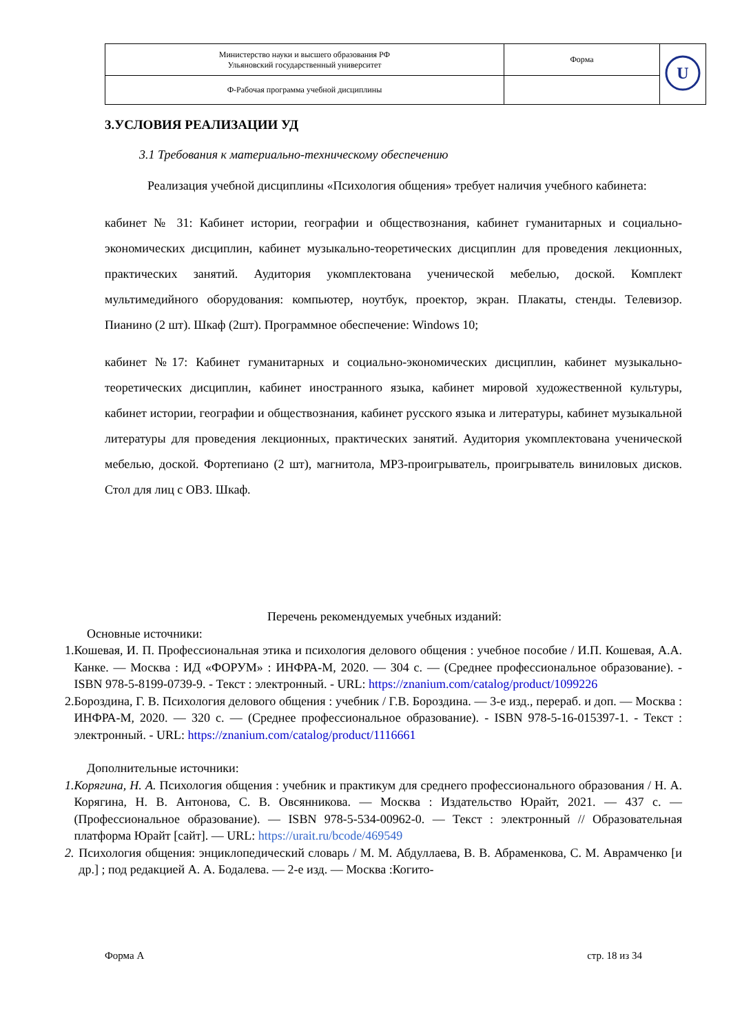| Министерство науки и высшего образования РФ Ульяновский государственный университет | Форма | U |
| Ф-Рабочая программа учебной дисциплины | | |
3.УСЛОВИЯ РЕАЛИЗАЦИИ УД
3.1 Требования к материально-техническому обеспечению
Реализация учебной дисциплины «Психология общения» требует наличия учебного кабинета:
кабинет № 31: Кабинет истории, географии и обществознания, кабинет гуманитарных и социально-экономических дисциплин, кабинет музыкально-теоретических дисциплин для проведения лекционных, практических занятий. Аудитория укомплектована ученической мебелью, доской. Комплект мультимедийного оборудования: компьютер, ноутбук, проектор, экран. Плакаты, стенды. Телевизор. Пианино (2 шт). Шкаф (2шт). Программное обеспечение: Windows 10;
кабинет №17: Кабинет гуманитарных и социально-экономических дисциплин, кабинет музыкально-теоретических дисциплин, кабинет иностранного языка, кабинет мировой художественной культуры, кабинет истории, географии и обществознания, кабинет русского языка и литературы, кабинет музыкальной литературы для проведения лекционных, практических занятий. Аудитория укомплектована ученической мебелью, доской. Фортепиано (2 шт), магнитола, MP3-проигрыватель, проигрыватель виниловых дисков. Стол для лиц с ОВЗ. Шкаф.
Перечень рекомендуемых учебных изданий:
Основные источники:
1. Кошевая, И. П. Профессиональная этика и психология делового общения : учебное пособие / И.П. Кошевая, А.А. Канке. — Москва : ИД «ФОРУМ» : ИНФРА-М, 2020. — 304 с. — (Среднее профессиональное образование). - ISBN 978-5-8199-0739-9. - Текст : электронный. - URL: https://znanium.com/catalog/product/1099226
2. Бороздина, Г. В. Психология делового общения : учебник / Г.В. Бороздина. — 3-е изд., перераб. и доп. — Москва : ИНФРА-М, 2020. — 320 с. — (Среднее профессиональное образование). - ISBN 978-5-16-015397-1. - Текст : электронный. - URL: https://znanium.com/catalog/product/1116661
Дополнительные источники:
1. Корягина, Н. А. Психология общения : учебник и практикум для среднего профессионального образования / Н. А. Корягина, Н. В. Антонова, С. В. Овсянникова. — Москва : Издательство Юрайт, 2021. — 437 с. — (Профессиональное образование). — ISBN 978-5-534-00962-0. — Текст : электронный // Образовательная платформа Юрайт [сайт]. — URL: https://urait.ru/bcode/469549
2. Психология общения: энциклопедический словарь / М. М. Абдуллаева, В. В. Абраменкова, С. М. Аврамченко [и др.] ; под редакцией А. А. Бодалева. — 2-е изд. — Москва :Когито-
Форма А стр. 18 из 34